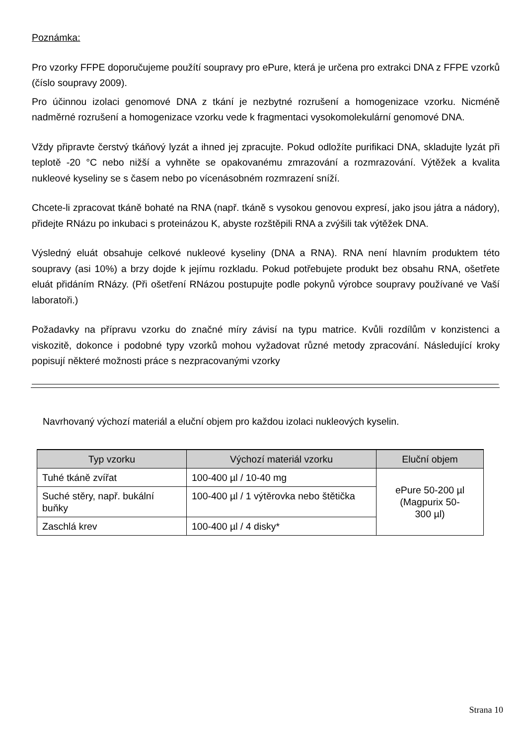Poznámka:
Pro vzorky FFPE doporučujeme použítí soupravy pro ePure, která je určena pro extrakci DNA z FFPE vzorků (číslo soupravy 2009).
Pro účinnou izolaci genomové DNA z tkání je nezbytné rozrušení a homogenizace vzorku. Nicméně nadměrné rozrušení a homogenizace vzorku vede k fragmentaci vysokomolekulární genomové DNA.
Vždy připravte čerstvý tkáňový lyzát a ihned jej zpracujte. Pokud odložíte purifikaci DNA, skladujte lyzát při teplotě -20 °C nebo nižší a vyhněte se opakovanému zmrazování a rozmrazování. Výtěžek a kvalita nukleové kyseliny se s časem nebo po vícenásobném rozmrazení sníží.
Chcete-li zpracovat tkáně bohaté na RNA (např. tkáně s vysokou genovou expresí, jako jsou játra a nádory), přidejte RNázu po inkubaci s proteinázou K, abyste rozštěpili RNA a zvýšili tak výtěžek DNA.
Výsledný eluát obsahuje celkové nukleové kyseliny (DNA a RNA). RNA není hlavním produktem této soupravy (asi 10%) a brzy dojde k jejímu rozkladu. Pokud potřebujete produkt bez obsahu RNA, ošetřete eluát přidáním RNázy. (Při ošetření RNázou postupujte podle pokynů výrobce soupravy používané ve Vaší laboratoři.)
Požadavky na přípravu vzorku do značné míry závisí na typu matrice. Kvůli rozdílům v konzistenci a viskozitě, dokonce i podobné typy vzorků mohou vyžadovat různé metody zpracování. Následující kroky popisují některé možnosti práce s nezpracovanými vzorky
Navrhovaný výchozí materiál a eluční objem pro každou izolaci nukleových kyselin.
| Typ vzorku | Výchozí materiál vzorku | Eluční objem |
| --- | --- | --- |
| Tuhé tkáně zvířat | 100-400 µl / 10-40 mg | ePure 50-200 µl (Magpurix 50- 300 µl) |
| Suché stěry, např. bukální buňky | 100-400 µl / 1 výtěrovka nebo štětička | |
| Zaschlá krev | 100-400 µl / 4 disky* | |
Strana 10